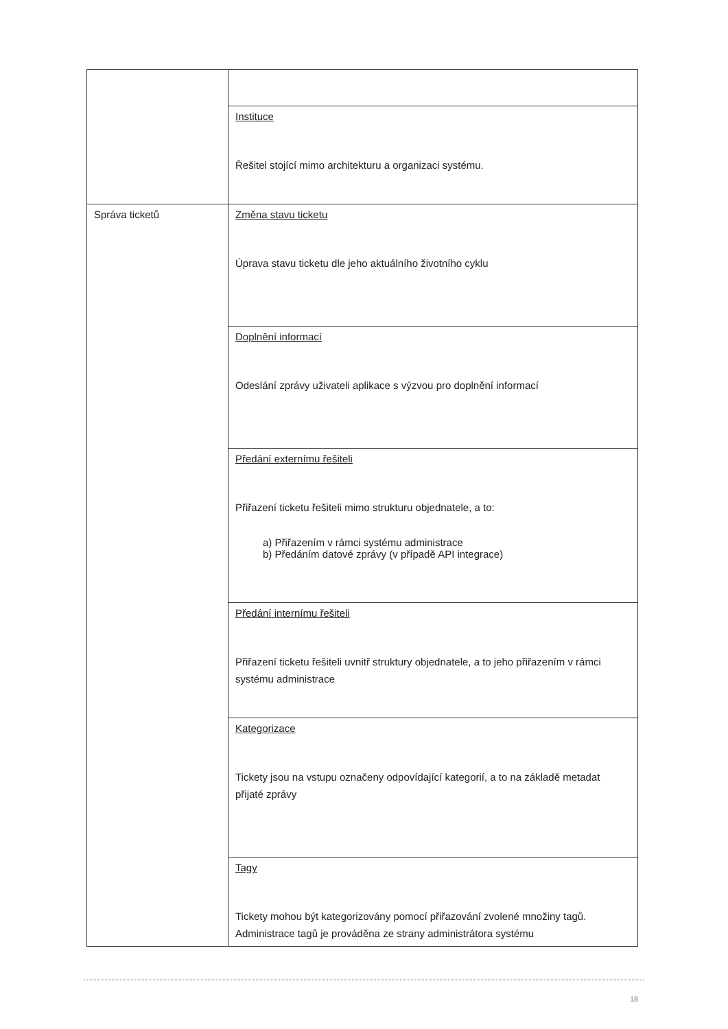| | Instituce Řešitel stojící mimo architekturu a organizaci systému. |
| Správa ticketů | Změna stavu ticketu Úprava stavu ticketu dle jeho aktuálního životního cyklu |
| | Doplnění informací Odeslání zprávy uživateli aplikace s výzvou pro doplnění informací |
| | Předání externímu řešiteli Přiřazení ticketu řešiteli mimo strukturu objednatele, a to: a) Přiřazením v rámci systému administrace b) Předáním datové zprávy (v případě API integrace) |
| | Předání internímu řešiteli Přiřazení ticketu řešiteli uvnitř struktury objednatele, a to jeho přiřazením v rámci systému administrace |
| | Kategorizace Tickety jsou na vstupu označeny odpovídající kategorií, a to na základě metadat přijaté zprávy |
| | Tagy Tickety mohou být kategorizovány pomocí přiřazování zvolené množiny tagů. Administrace tagů je prováděna ze strany administrátora systému |
18